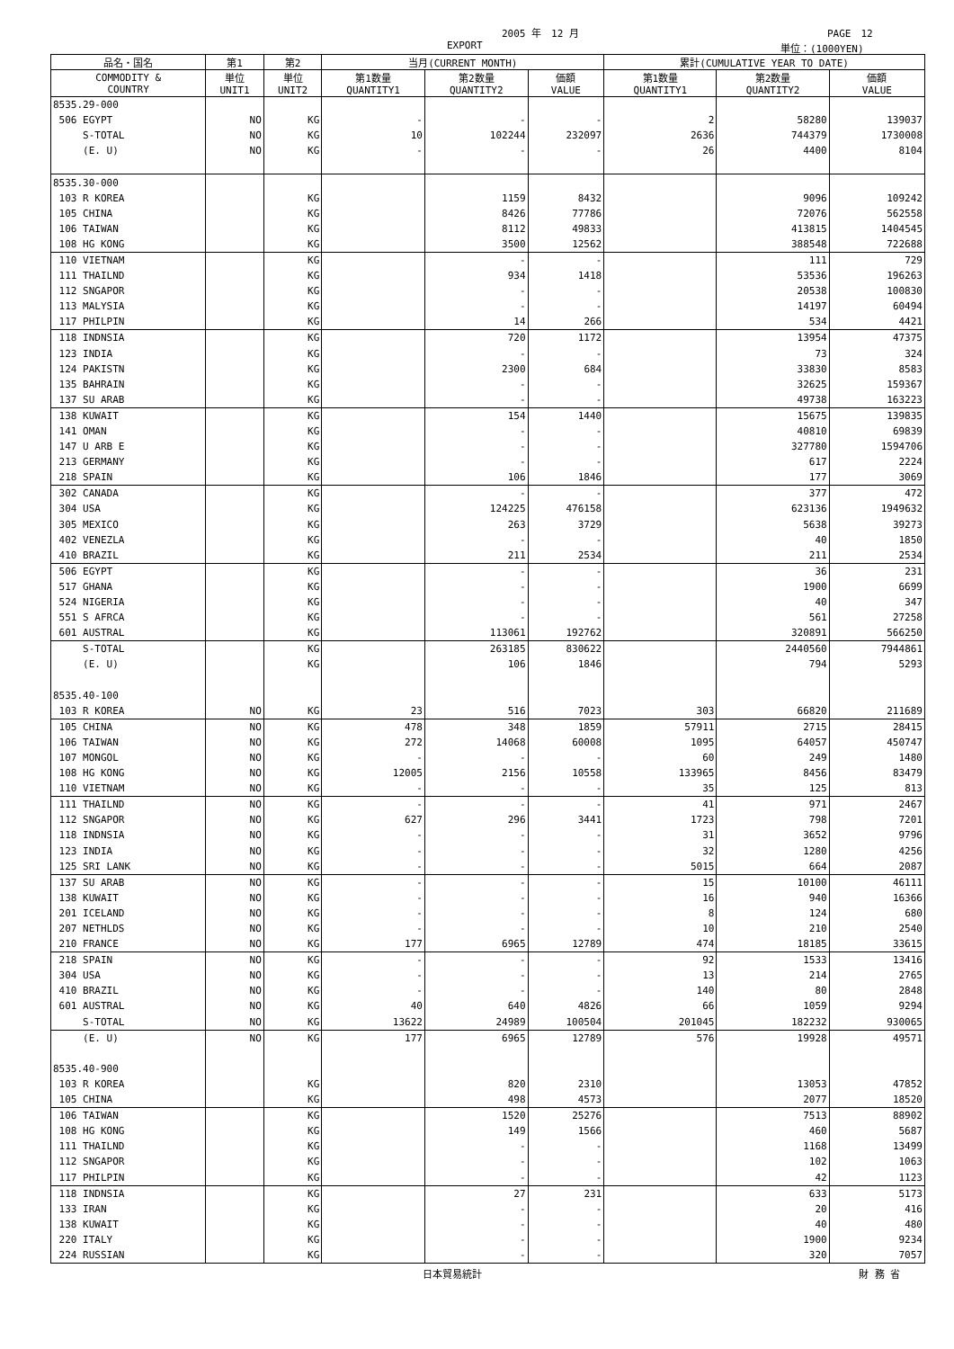2005 年　12 月 PAGE　12
EXPORT 単位：(1000YEN)
| 品名・国名 | 第1 | 第2 | 当月(CURRENT MONTH) | | | 累計(CUMULATIVE YEAR TO DATE) | | |
| --- | --- | --- | --- | --- | --- | --- | --- | --- |
| COMMODITY & COUNTRY | 単位 UNIT1 | 単位 UNIT2 | 第1数量 QUANTITY1 | 第2数量 QUANTITY2 | 価額 VALUE | 第1数量 QUANTITY1 | 第2数量 QUANTITY2 | 価額 VALUE |
| 8535.29-000 | | | | | | | | |
| 506 EGYPT | NO | KG | - | - | - | 2 | 58280 | 139037 |
| S-TOTAL | NO | KG | 10 | 102244 | 232097 | 2636 | 744379 | 1730008 |
| (E. U) | NO | KG | - | - | - | 26 | 4400 | 8104 |
| 8535.30-000 | | | | | | | | |
| 103 R KOREA | | KG | | 1159 | 8432 | | 9096 | 109242 |
| 105 CHINA | | KG | | 8426 | 77786 | | 72076 | 562558 |
| 106 TAIWAN | | KG | | 8112 | 49833 | | 413815 | 1404545 |
| 108 HG KONG | | KG | | 3500 | 12562 | | 388548 | 722688 |
| 110 VIETNAM | | KG | | - | - | | 111 | 729 |
| 111 THAILND | | KG | | 934 | 1418 | | 53536 | 196263 |
| 112 SNGAPOR | | KG | | - | - | | 20538 | 100830 |
| 113 MALYSIA | | KG | | - | - | | 14197 | 60494 |
| 117 PHILPIN | | KG | | 14 | 266 | | 534 | 4421 |
| 118 INDNSIA | | KG | | 720 | 1172 | | 13954 | 47375 |
| 123 INDIA | | KG | | - | - | | 73 | 324 |
| 124 PAKISTN | | KG | | 2300 | 684 | | 33830 | 8583 |
| 135 BAHRAIN | | KG | | - | - | | 32625 | 159367 |
| 137 SU ARAB | | KG | | - | - | | 49738 | 163223 |
| 138 KUWAIT | | KG | | 154 | 1440 | | 15675 | 139835 |
| 141 OMAN | | KG | | - | - | | 40810 | 69839 |
| 147 U ARB E | | KG | | - | - | | 327780 | 1594706 |
| 213 GERMANY | | KG | | - | - | | 617 | 2224 |
| 218 SPAIN | | KG | | 106 | 1846 | | 177 | 3069 |
| 302 CANADA | | KG | | - | - | | 377 | 472 |
| 304 USA | | KG | | 124225 | 476158 | | 623136 | 1949632 |
| 305 MEXICO | | KG | | 263 | 3729 | | 5638 | 39273 |
| 402 VENEZLA | | KG | | - | - | | 40 | 1850 |
| 410 BRAZIL | | KG | | 211 | 2534 | | 211 | 2534 |
| 506 EGYPT | | KG | | - | - | | 36 | 231 |
| 517 GHANA | | KG | | - | - | | 1900 | 6699 |
| 524 NIGERIA | | KG | | - | - | | 40 | 347 |
| 551 S AFRCA | | KG | | - | - | | 561 | 27258 |
| 601 AUSTRAL | | KG | | 113061 | 192762 | | 320891 | 566250 |
| S-TOTAL | | KG | | 263185 | 830622 | | 2440560 | 7944861 |
| (E. U) | | KG | | 106 | 1846 | | 794 | 5293 |
| 8535.40-100 | | | | | | | | |
| 103 R KOREA | NO | KG | 23 | 516 | 7023 | 303 | 66820 | 211689 |
| 105 CHINA | NO | KG | 478 | 348 | 1859 | 57911 | 2715 | 28415 |
| 106 TAIWAN | NO | KG | 272 | 14068 | 60008 | 1095 | 64057 | 450747 |
| 107 MONGOL | NO | KG | - | - | - | 60 | 249 | 1480 |
| 108 HG KONG | NO | KG | 12005 | 2156 | 10558 | 133965 | 8456 | 83479 |
| 110 VIETNAM | NO | KG | - | - | - | 35 | 125 | 813 |
| 111 THAILND | NO | KG | - | - | - | 41 | 971 | 2467 |
| 112 SNGAPOR | NO | KG | 627 | 296 | 3441 | 1723 | 798 | 7201 |
| 118 INDNSIA | NO | KG | - | - | - | 31 | 3652 | 9796 |
| 123 INDIA | NO | KG | - | - | - | 32 | 1280 | 4256 |
| 125 SRI LANK | NO | KG | - | - | - | 5015 | 664 | 2087 |
| 137 SU ARAB | NO | KG | - | - | - | 15 | 10100 | 46111 |
| 138 KUWAIT | NO | KG | - | - | - | 16 | 940 | 16366 |
| 201 ICELAND | NO | KG | - | - | - | 8 | 124 | 680 |
| 207 NETHLDS | NO | KG | - | - | - | 10 | 210 | 2540 |
| 210 FRANCE | NO | KG | 177 | 6965 | 12789 | 474 | 18185 | 33615 |
| 218 SPAIN | NO | KG | - | - | - | 92 | 1533 | 13416 |
| 304 USA | NO | KG | - | - | - | 13 | 214 | 2765 |
| 410 BRAZIL | NO | KG | - | - | - | 140 | 80 | 2848 |
| 601 AUSTRAL | NO | KG | 40 | 640 | 4826 | 66 | 1059 | 9294 |
| S-TOTAL | NO | KG | 13622 | 24989 | 100504 | 201045 | 182232 | 930065 |
| (E. U) | NO | KG | 177 | 6965 | 12789 | 576 | 19928 | 49571 |
| 8535.40-900 | | | | | | | | |
| 103 R KOREA | | KG | | 820 | 2310 | | 13053 | 47852 |
| 105 CHINA | | KG | | 498 | 4573 | | 2077 | 18520 |
| 106 TAIWAN | | KG | | 1520 | 25276 | | 7513 | 88902 |
| 108 HG KONG | | KG | | 149 | 1566 | | 460 | 5687 |
| 111 THAILND | | KG | | - | - | | 1168 | 13499 |
| 112 SNGAPOR | | KG | | - | - | | 102 | 1063 |
| 117 PHILPIN | | KG | | - | - | | 42 | 1123 |
| 118 INDNSIA | | KG | | 27 | 231 | | 633 | 5173 |
| 133 IRAN | | KG | | - | - | | 20 | 416 |
| 138 KUWAIT | | KG | | - | - | | 40 | 480 |
| 220 ITALY | | KG | | - | - | | 1900 | 9234 |
| 224 RUSSIAN | | KG | | - | - | | 320 | 7057 |
日本貿易統計 財 務 省